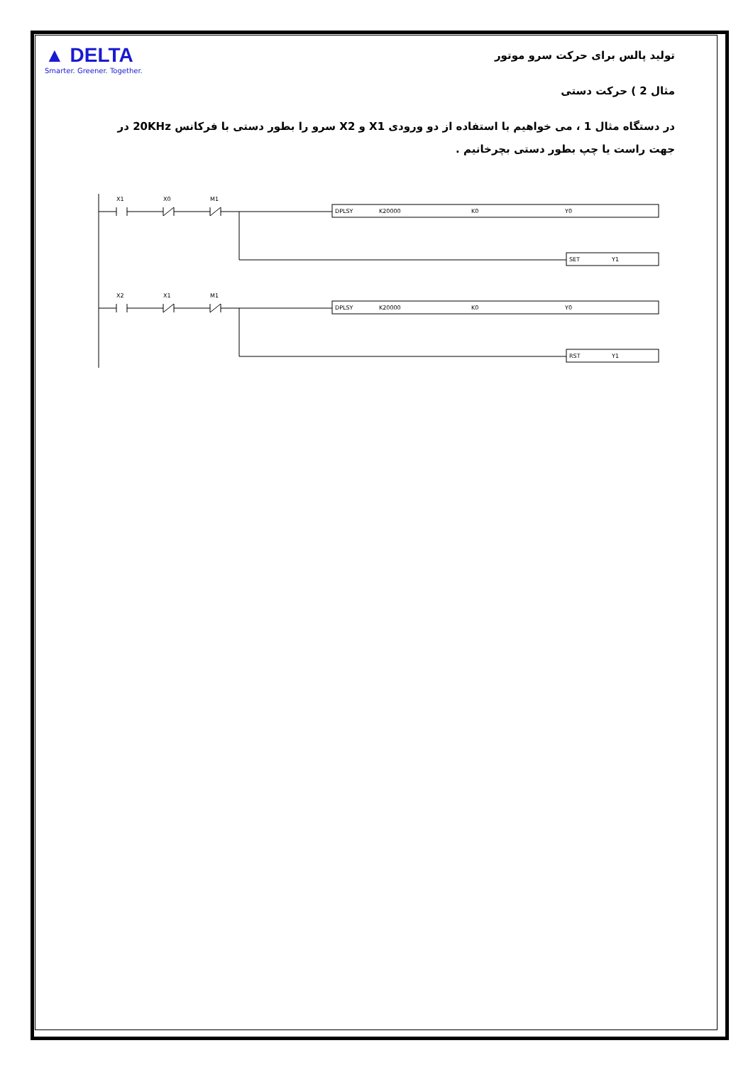▲ DELTA
Smarter. Greener. Together.
تولید پالس برای حرکت سرو موتور
مثال 2 ) حرکت دستی
در دستگاه مثال 1 ، می خواهیم با استفاده از دو ورودی X1 و X2 سرو را بطور دستی با فرکانس 20KHz در جهت راست یا چپ بطور دستی بچرخانیم .
X1
X0
M1
DPLSY
K20000
K0
Y0
SET
Y1
X2
X1
M1
DPLSY
K20000
K0
Y0
RST
Y1